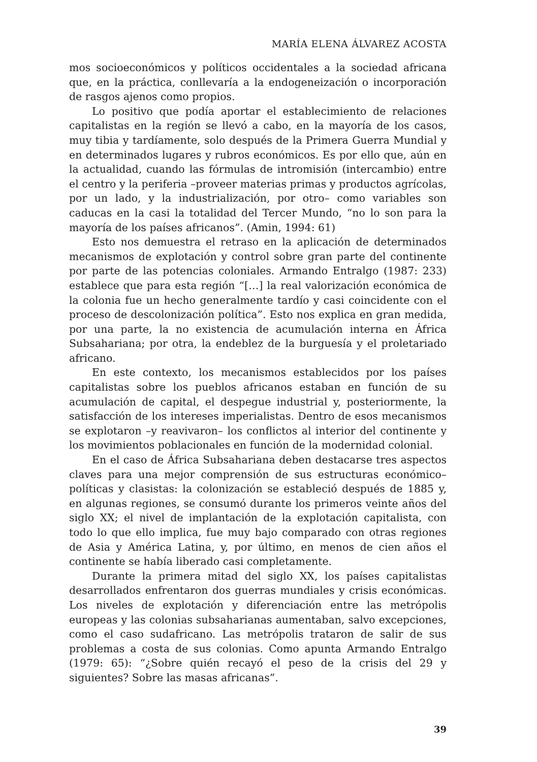MARÍA ELENA ÁLVAREZ ACOSTA
mos socioeconómicos y políticos occidentales a la sociedad africana que, en la práctica, conllevaría a la endogeneización o incorporación de rasgos ajenos como propios.
Lo positivo que podía aportar el establecimiento de relaciones capitalistas en la región se llevó a cabo, en la mayoría de los casos, muy tibia y tardíamente, solo después de la Primera Guerra Mundial y en determinados lugares y rubros económicos. Es por ello que, aún en la actualidad, cuando las fórmulas de intromisión (intercambio) entre el centro y la periferia –proveer materias primas y productos agrícolas, por un lado, y la industrialización, por otro– como variables son caducas en la casi la totalidad del Tercer Mundo, “no lo son para la mayoría de los países africanos”. (Amin, 1994: 61)
Esto nos demuestra el retraso en la aplicación de determinados mecanismos de explotación y control sobre gran parte del continente por parte de las potencias coloniales. Armando Entralgo (1987: 233) establece que para esta región “[…] la real valorización económica de la colonia fue un hecho generalmente tardío y casi coincidente con el proceso de descolonización política”. Esto nos explica en gran medida, por una parte, la no existencia de acumulación interna en África Subsahariana; por otra, la endeblez de la burguesía y el proletariado africano.
En este contexto, los mecanismos establecidos por los países capitalistas sobre los pueblos africanos estaban en función de su acumulación de capital, el despegue industrial y, posteriormente, la satisfacción de los intereses imperialistas. Dentro de esos mecanismos se explotaron –y reavivaron– los conflictos al interior del continente y los movimientos poblacionales en función de la modernidad colonial.
En el caso de África Subsahariana deben destacarse tres aspectos claves para una mejor comprensión de sus estructuras económico–políticas y clasistas: la colonización se estableció después de 1885 y, en algunas regiones, se consumó durante los primeros veinte años del siglo XX; el nivel de implantación de la explotación capitalista, con todo lo que ello implica, fue muy bajo comparado con otras regiones de Asia y América Latina, y, por último, en menos de cien años el continente se había liberado casi completamente.
Durante la primera mitad del siglo XX, los países capitalistas desarrollados enfrentaron dos guerras mundiales y crisis económicas. Los niveles de explotación y diferenciación entre las metrópolis europeas y las colonias subsaharianas aumentaban, salvo excepciones, como el caso sudafricano. Las metrópolis trataron de salir de sus problemas a costa de sus colonias. Como apunta Armando Entralgo (1979: 65): “¿Sobre quién recayó el peso de la crisis del 29 y siguientes? Sobre las masas africanas”.
39